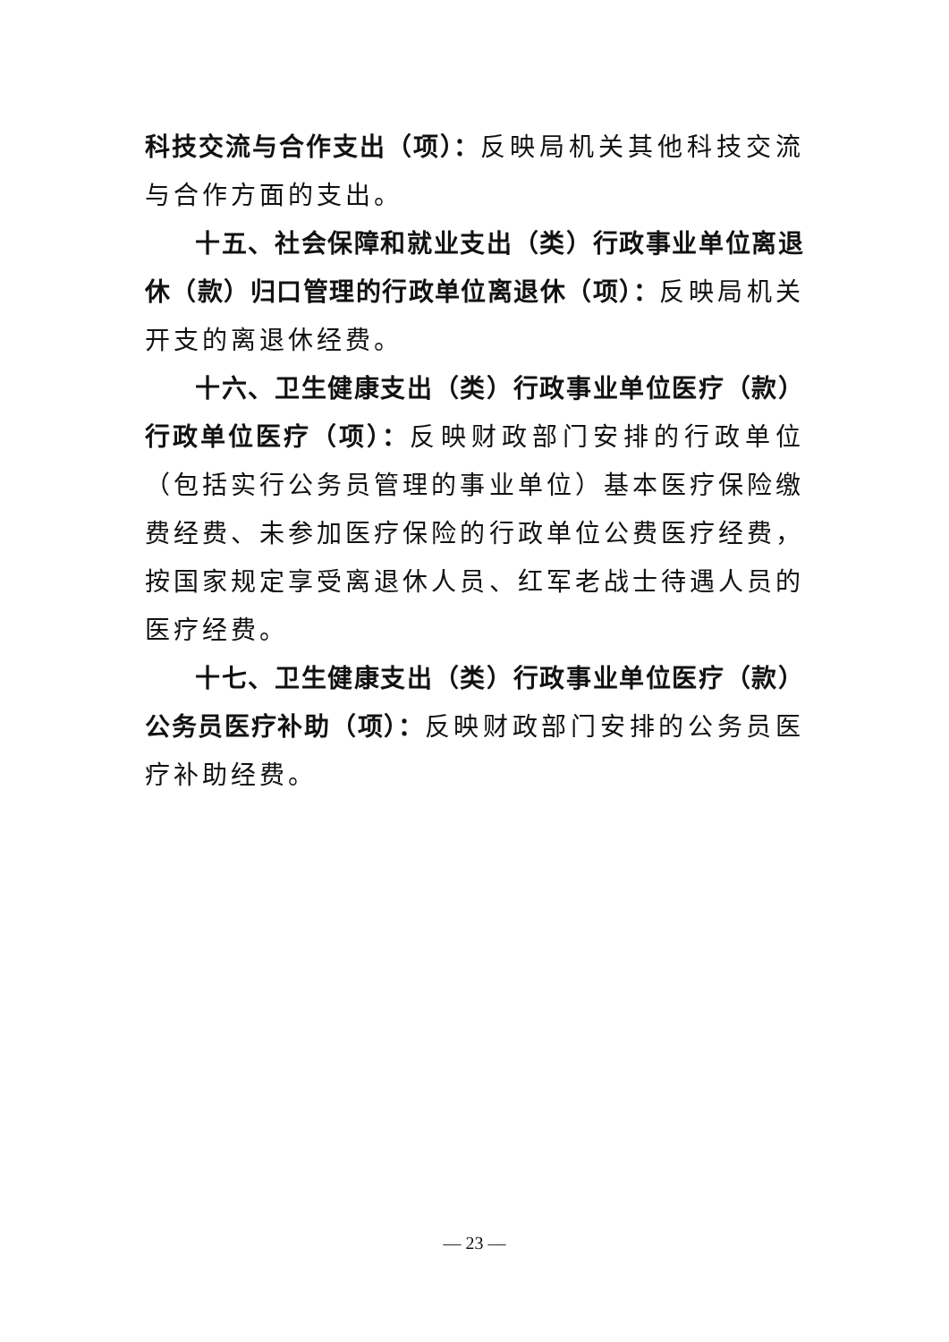科技交流与合作支出（项）：反映局机关其他科技交流与合作方面的支出。
十五、社会保障和就业支出（类）行政事业单位离退休（款）归口管理的行政单位离退休（项）：反映局机关开支的离退休经费。
十六、卫生健康支出（类）行政事业单位医疗（款）行政单位医疗（项）：反映财政部门安排的行政单位（包括实行公务员管理的事业单位）基本医疗保险缴费经费、未参加医疗保险的行政单位公费医疗经费，按国家规定享受离退休人员、红军老战士待遇人员的医疗经费。
十七、卫生健康支出（类）行政事业单位医疗（款）公务员医疗补助（项）：反映财政部门安排的公务员医疗补助经费。
— 23 —